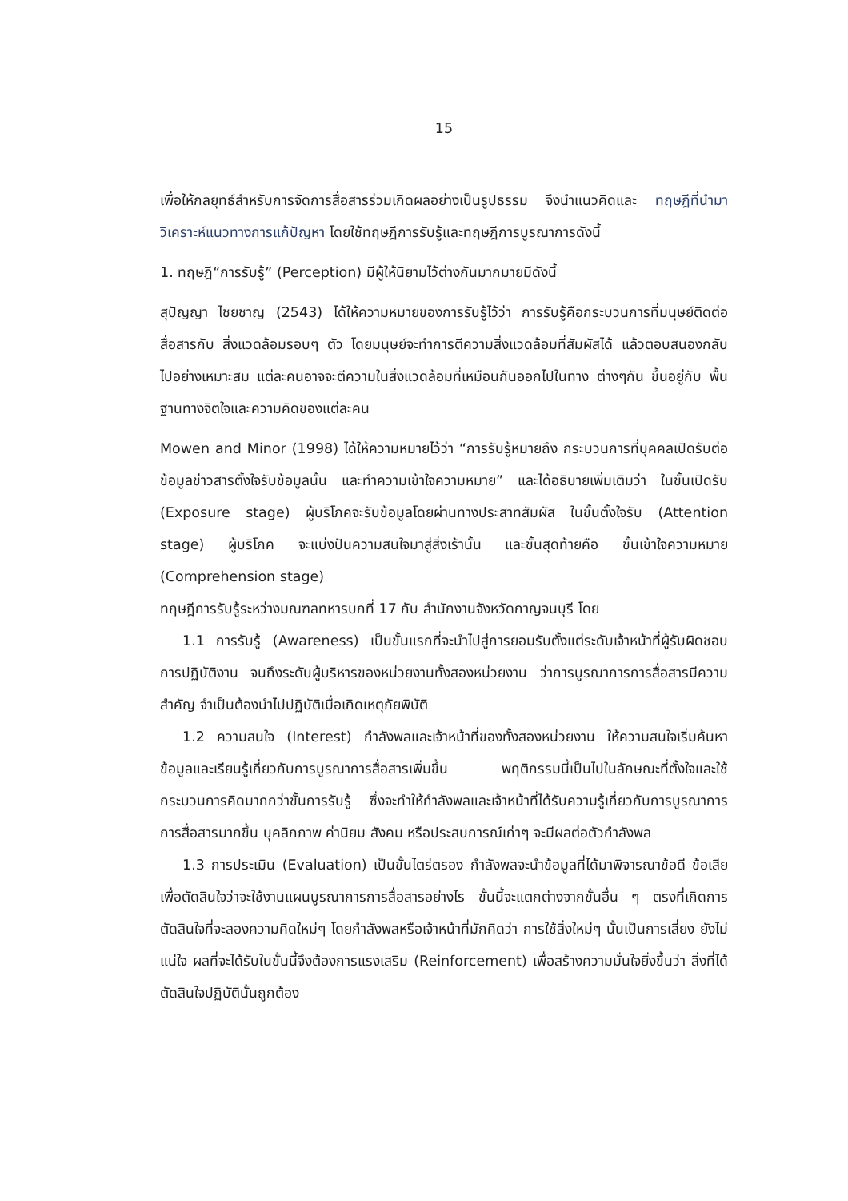15
เพื่อให้กลยุทธ์สำหรับการจัดการสื่อสารร่วมเกิดผลอย่างเป็นรูปธรรม จึงนำแนวคิดและ ทฤษฎีที่นำมาวิเคราะห์แนวทางการแก้ปัญหา โดยใช้ทฤษฎีการรับรู้และทฤษฎีการบูรณาการดังนี้
1. ทฤษฎี“การรับรู้” (Perception) มีผู้ให้นิยามไว้ต่างกันมากมายมีดังนี้
สุปัญญา ไชยชาญ (2543) ได้ให้ความหมายของการรับรู้ไว้ว่า การรับรู้คือกระบวนการที่มนุษย์ติดต่อสื่อสารกับ สิ่งแวดล้อมรอบๆ ตัว โดยมนุษย์จะทำการตีความสิ่งแวดล้อมที่สัมผัสได้ แล้วตอบสนองกลับ ไปอย่างเหมาะสม แต่ละคนอาจจะตีความในสิ่งแวดล้อมที่เหมือนกันออกไปในทาง ต่างๆกัน ขึ้นอยู่กับ พื้นฐานทางจิตใจและความคิดของแต่ละคน
Mowen and Minor (1998) ได้ให้ความหมายไว้ว่า “การรับรู้หมายถึง กระบวนการที่บุคคลเปิดรับต่อ ข้อมูลข่าวสารตั้งใจรับข้อมูลนั้น และทำความเข้าใจความหมาย” และได้อธิบายเพิ่มเติมว่า ในขั้นเปิดรับ (Exposure stage) ผู้บริโภคจะรับข้อมูลโดยผ่านทางประสาทสัมผัส ในขั้นตั้งใจรับ (Attention stage) ผู้บริโภค จะแบ่งปันความสนใจมาสู่สิ่งเร้านั้น และขั้นสุดท้ายคือ ขั้นเข้าใจความหมาย (Comprehension stage)
ทฤษฎีการรับรู้ระหว่างมณฑลทหารบกที่ 17 กับ สำนักงานจังหวัดกาญจนบุรี โดย
1.1 การรับรู้ (Awareness) เป็นขั้นแรกที่จะนำไปสู่การยอมรับตั้งแต่ระดับเจ้าหน้าที่ผู้รับผิดชอบการปฏิบัติงาน จนถึงระดับผู้บริหารของหน่วยงานทั้งสองหน่วยงาน ว่าการบูรณาการการสื่อสารมีความสำคัญ จำเป็นต้องนำไปปฏิบัติเมื่อเกิดเหตุภัยพิบัติ
1.2 ความสนใจ (Interest) กำลังพลและเจ้าหน้าที่ของทั้งสองหน่วยงาน ให้ความสนใจเริ่มค้นหาข้อมูลและเรียนรู้เกี่ยวกับการบูรณาการสื่อสารเพิ่มขึ้น พฤติกรรมนี้เป็นไปในลักษณะที่ตั้งใจและใช้กระบวนการคิดมากกว่าขั้นการรับรู้ ซึ่งจะทำให้กำลังพลและเจ้าหน้าที่ได้รับความรู้เกี่ยวกับการบูรณาการการสื่อสารมากขึ้น บุคลิกภาพ ค่านิยม สังคม หรือประสบการณ์เก่าๆ จะมีผลต่อตัวกำลังพล
1.3 การประเมิน (Evaluation) เป็นขั้นไตร่ตรอง กำลังพลจะนำข้อมูลที่ได้มาพิจารณาข้อดี ข้อเสีย เพื่อตัดสินใจว่าจะใช้งานแผนบูรณาการการสื่อสารอย่างไร ขั้นนี้จะแตกต่างจากขั้นอื่น ๆ ตรงที่เกิดการตัดสินใจที่จะลองความคิดใหม่ๆ โดยกำลังพลหรือเจ้าหน้าที่มักคิดว่า การใช้สิ่งใหม่ๆ นั้นเป็นการเสี่ยง ยังไม่แน่ใจ ผลที่จะได้รับในขั้นนี้จึงต้องการแรงเสริม (Reinforcement) เพื่อสร้างความมั่นใจยิ่งขึ้นว่า สิ่งที่ได้ตัดสินใจปฏิบัตินั้นถูกต้อง